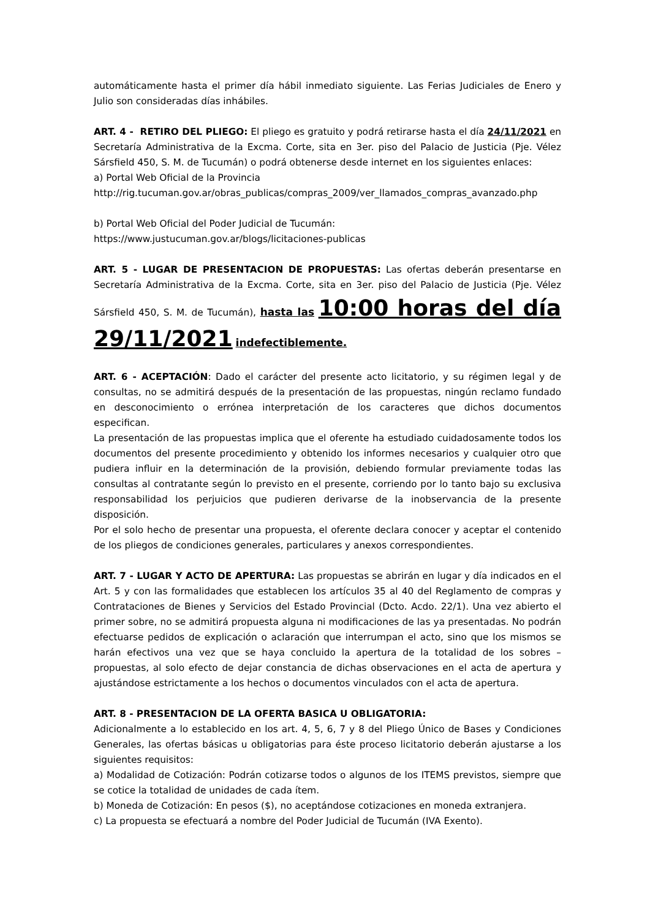automáticamente hasta el primer día hábil inmediato siguiente. Las Ferias Judiciales de Enero y Julio son consideradas días inhábiles.
ART. 4 - RETIRO DEL PLIEGO: El pliego es gratuito y podrá retirarse hasta el día 24/11/2021 en Secretaría Administrativa de la Excma. Corte, sita en 3er. piso del Palacio de Justicia (Pje. Vélez Sársfield 450, S. M. de Tucumán) o podrá obtenerse desde internet en los siguientes enlaces:
a) Portal Web Oficial de la Provincia
http://rig.tucuman.gov.ar/obras_publicas/compras_2009/ver_llamados_compras_avanzado.php
b) Portal Web Oficial del Poder Judicial de Tucumán:
https://www.justucuman.gov.ar/blogs/licitaciones-publicas
ART. 5 - LUGAR DE PRESENTACION DE PROPUESTAS: Las ofertas deberán presentarse en Secretaría Administrativa de la Excma. Corte, sita en 3er. piso del Palacio de Justicia (Pje. Vélez Sársfield 450, S. M. de Tucumán), hasta las 10:00 horas del día 29/11/2021 indefectiblemente.
ART. 6 - ACEPTACIÓN: Dado el carácter del presente acto licitatorio, y su régimen legal y de consultas, no se admitirá después de la presentación de las propuestas, ningún reclamo fundado en desconocimiento o errónea interpretación de los caracteres que dichos documentos especifican.
La presentación de las propuestas implica que el oferente ha estudiado cuidadosamente todos los documentos del presente procedimiento y obtenido los informes necesarios y cualquier otro que pudiera influir en la determinación de la provisión, debiendo formular previamente todas las consultas al contratante según lo previsto en el presente, corriendo por lo tanto bajo su exclusiva responsabilidad los perjuicios que pudieren derivarse de la inobservancia de la presente disposición.
Por el solo hecho de presentar una propuesta, el oferente declara conocer y aceptar el contenido de los pliegos de condiciones generales, particulares y anexos correspondientes.
ART. 7 - LUGAR Y ACTO DE APERTURA: Las propuestas se abrirán en lugar y día indicados en el Art. 5 y con las formalidades que establecen los artículos 35 al 40 del Reglamento de compras y Contrataciones de Bienes y Servicios del Estado Provincial (Dcto. Acdo. 22/1). Una vez abierto el primer sobre, no se admitirá propuesta alguna ni modificaciones de las ya presentadas. No podrán efectuarse pedidos de explicación o aclaración que interrumpan el acto, sino que los mismos se harán efectivos una vez que se haya concluido la apertura de la totalidad de los sobres – propuestas, al solo efecto de dejar constancia de dichas observaciones en el acta de apertura y ajustándose estrictamente a los hechos o documentos vinculados con el acta de apertura.
ART. 8 - PRESENTACION DE LA OFERTA BASICA U OBLIGATORIA:
Adicionalmente a lo establecido en los art. 4, 5, 6, 7 y 8 del Pliego Único de Bases y Condiciones Generales, las ofertas básicas u obligatorias para éste proceso licitatorio deberán ajustarse a los siguientes requisitos:
a) Modalidad de Cotización: Podrán cotizarse todos o algunos de los ITEMS previstos, siempre que se cotice la totalidad de unidades de cada ítem.
b) Moneda de Cotización: En pesos ($), no aceptándose cotizaciones en moneda extranjera.
c) La propuesta se efectuará a nombre del Poder Judicial de Tucumán (IVA Exento).